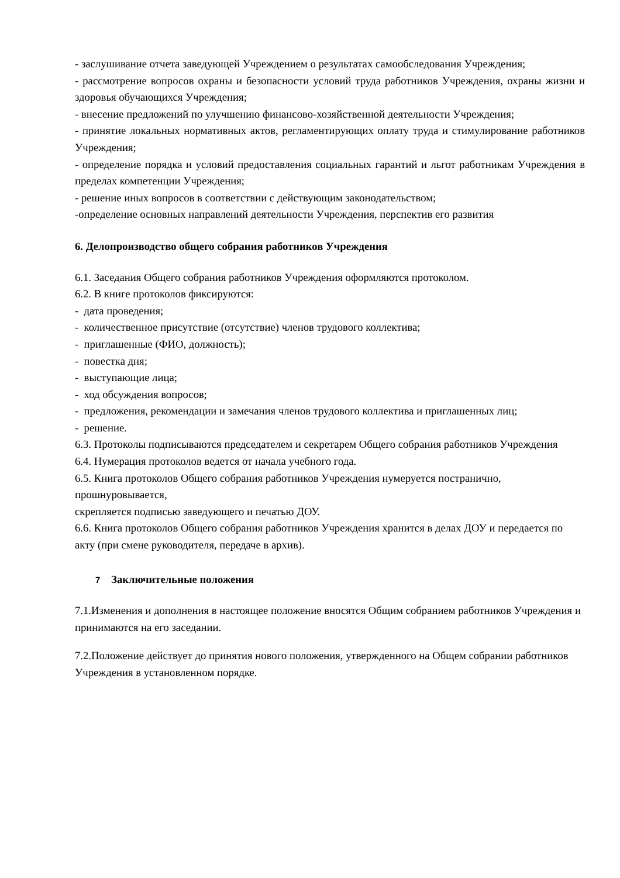- заслушивание отчета заведующей Учреждением о результатах самообследования Учреждения;
- рассмотрение вопросов охраны и безопасности условий труда работников Учреждения, охраны жизни и здоровья обучающихся Учреждения;
- внесение предложений по улучшению финансово-хозяйственной деятельности Учреждения;
- принятие локальных нормативных актов, регламентирующих оплату труда и стимулирование работников Учреждения;
- определение порядка и условий предоставления социальных гарантий и льгот работникам Учреждения в пределах компетенции Учреждения;
- решение иных вопросов в соответствии с действующим законодательством;
-определение основных направлений деятельности Учреждения, перспектив его развития
6. Делопроизводство общего собрания работников Учреждения
6.1. Заседания Общего собрания работников Учреждения оформляются протоколом.
6.2. В книге протоколов фиксируются:
- дата проведения;
- количественное присутствие (отсутствие) членов трудового коллектива;
- приглашенные (ФИО, должность);
- повестка дня;
- выступающие лица;
- ход обсуждения вопросов;
- предложения, рекомендации и замечания членов трудового коллектива и приглашенных лиц;
- решение.
6.3. Протоколы подписываются председателем и секретарем Общего собрания работников Учреждения
6.4. Нумерация протоколов ведется от начала учебного года.
6.5. Книга протоколов Общего собрания работников Учреждения нумеруется постранично, прошнуровывается,
скрепляется подписью заведующего и печатью ДОУ.
6.6. Книга протоколов Общего собрания работников Учреждения хранится в делах ДОУ и передается по акту (при смене руководителя, передаче в архив).
7 Заключительные положения
7.1.Изменения и дополнения в настоящее положение вносятся Общим собранием работников Учреждения и принимаются на его заседании.
7.2.Положение действует до принятия нового положения, утвержденного на Общем собрании работников Учреждения в установленном порядке.